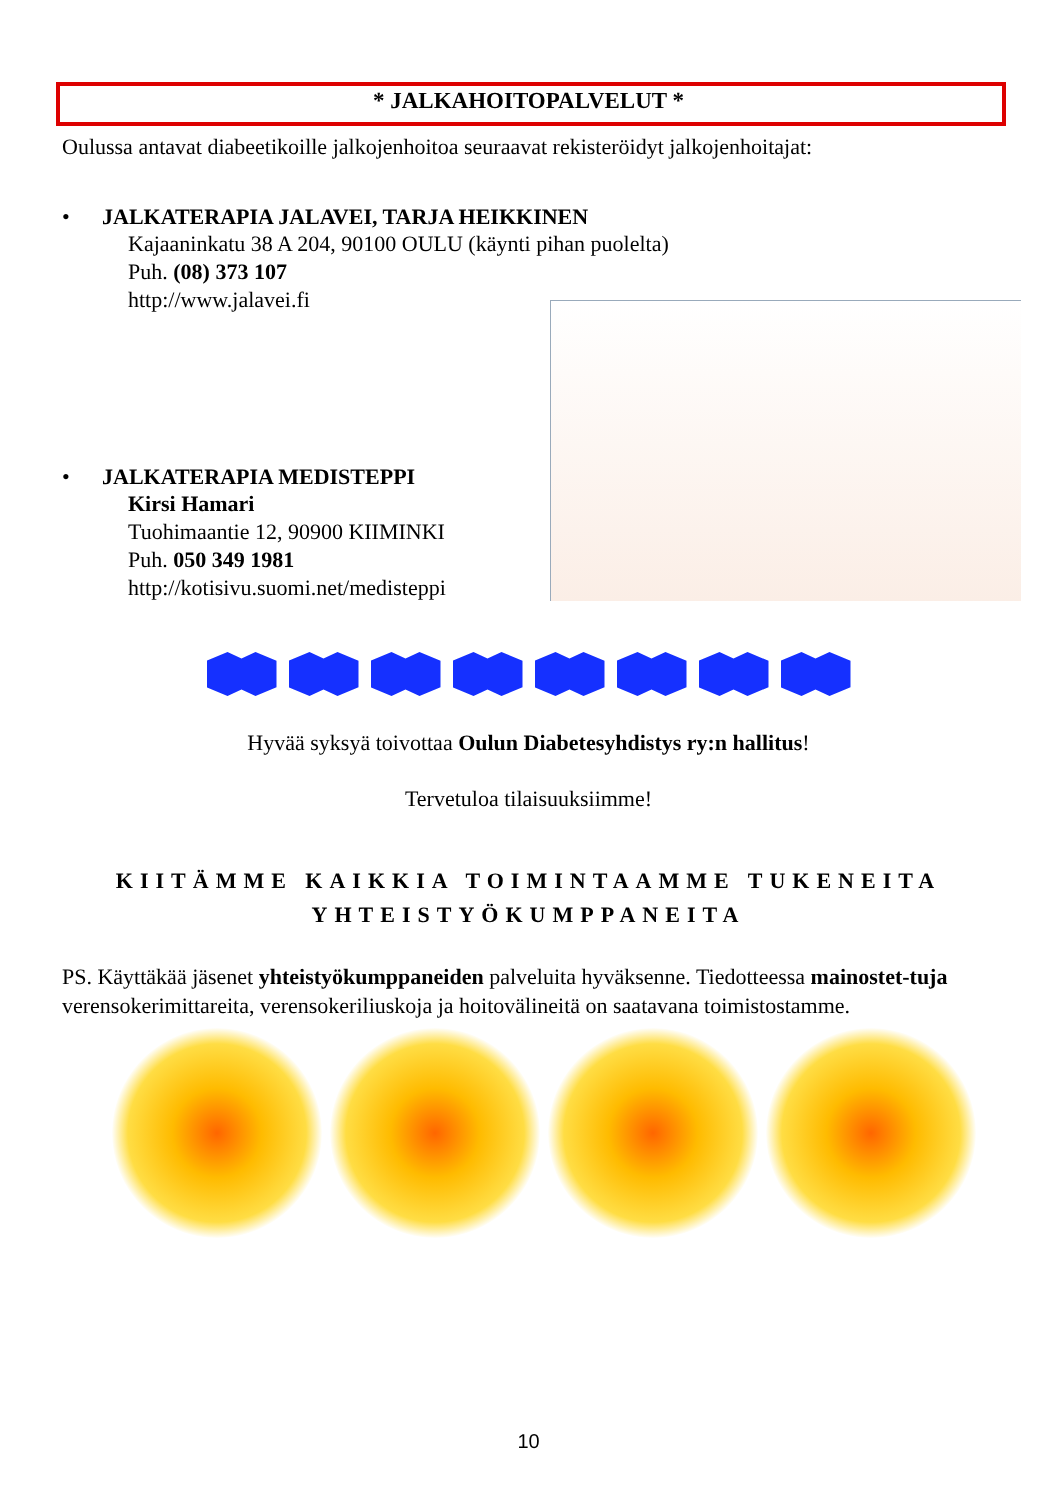* JALKAHOITOPALVELUT *
Oulussa antavat diabeetikoille jalkojenhoitoa seuraavat rekisteröidyt jalkojenhoitajat:
•
JALKATERAPIA JALAVEI, TARJA HEIKKINEN
Kajaaninkatu 38 A 204, 90100 OULU (käynti pihan puolelta)
Puh. (08) 373 107
http://www.jalavei.fi
•
JALKATERAPIA MEDISTEPPI
Kirsi Hamari
Tuohimaantie 12, 90900 KIIMINKI
Puh. 050 349 1981
http://kotisivu.suomi.net/medisteppi
Hyvää syksyä toivottaa Oulun Diabetesyhdistys ry:n hallitus!
Tervetuloa tilaisuuksiimme!
KIITÄMME KAIKKIA TOIMINTAAMME TUKENEITA
YHTEISTYÖKUMPPANEITA
PS. Käyttäkää jäsenet yhteistyökumppaneiden palveluita hyväksenne. Tiedotteessa mainostet-tuja verensokerimittareita, verensokeriliuskoja ja hoitovälineitä on saatavana toimistostamme.
10